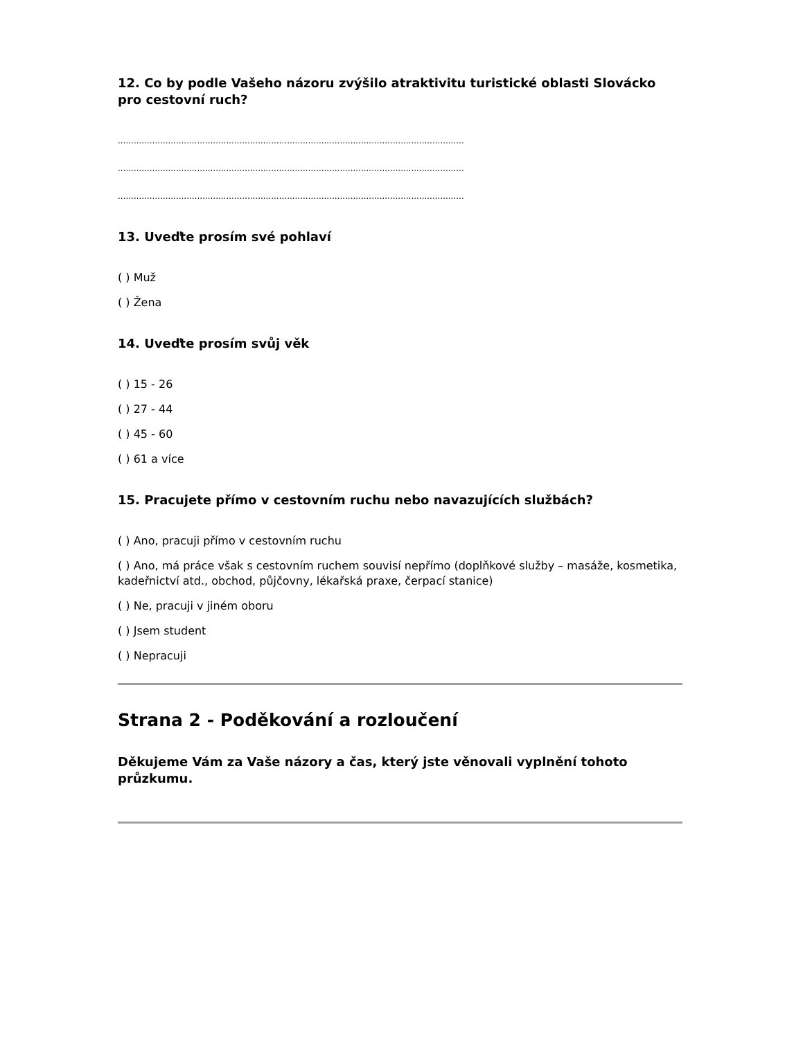12. Co by podle Vašeho názoru zvýšilo atraktivitu turistické oblasti Slovácko pro cestovní ruch?
..................................................................................................................................................................................................
..................................................................................................................................................................................................
..................................................................................................................................................................................................
13. Uveďte prosím své pohlaví
( ) Muž
( ) Žena
14. Uveďte prosím svůj věk
( ) 15 - 26
( ) 27 - 44
( ) 45 - 60
( ) 61 a více
15. Pracujete přímo v cestovním ruchu nebo navazujících službách?
( ) Ano, pracuji přímo v cestovním ruchu
( ) Ano, má práce však s cestovním ruchem souvisí nepřímo (doplňkové služby – masáže, kosmetika, kadeřnictví atd., obchod, půjčovny, lékařská praxe, čerpací stanice)
( ) Ne, pracuji v jiném oboru
( ) Jsem student
( ) Nepracuji
Strana 2 - Poděkování a rozloučení
Děkujeme Vám za Vaše názory a čas, který jste věnovali vyplnění tohoto průzkumu.